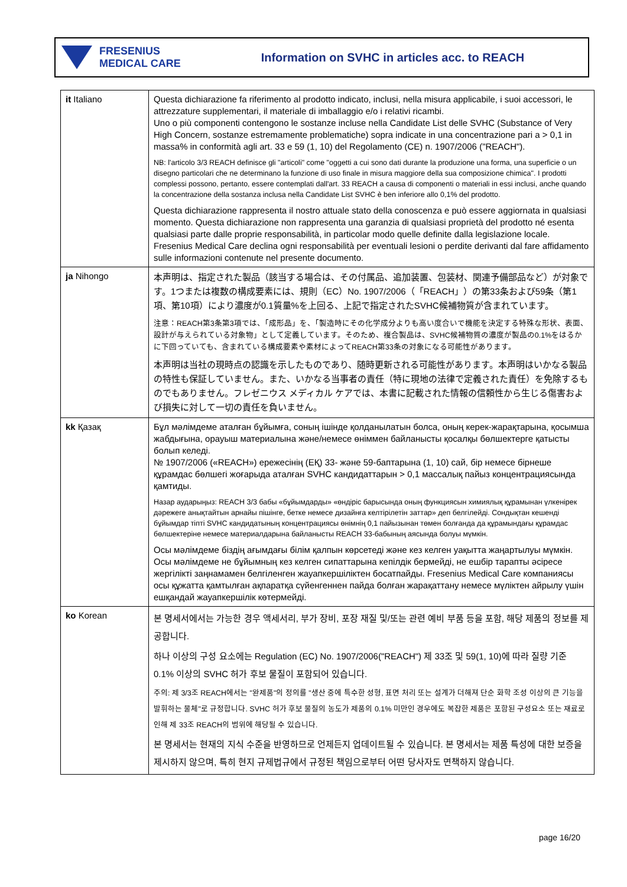FRESENIUS
MEDICAL CARE
Information on SVHC in articles acc. to REACH
| it Italiano | Questa dichiarazione fa riferimento al prodotto indicato, inclusi, nella misura applicabile, i suoi accessori, le attrezzature supplementari, il materiale di imballaggio e/o i relativi ricambi. Uno o più componenti contengono le sostanze incluse nella Candidate List delle SVHC (Substance of Very High Concern, sostanze estremamente problematiche) sopra indicate in una concentrazione pari a > 0,1 in massa% in conformità agli art. 33 e 59 (1, 10) del Regolamento (CE) n. 1907/2006 ("REACH"). NB: l'articolo 3/3 REACH definisce gli "articoli" come "oggetti a cui sono dati durante la produzione una forma, una superficie o un disegno particolari che ne determinano la funzione di uso finale in misura maggiore della sua composizione chimica". I prodotti complessi possono, pertanto, essere contemplati dall'art. 33 REACH a causa di componenti o materiali in essi inclusi, anche quando la concentrazione della sostanza inclusa nella Candidate List SVHC è ben inferiore allo 0,1% del prodotto. Questa dichiarazione rappresenta il nostro attuale stato della conoscenza e può essere aggiornata in qualsiasi momento. Questa dichiarazione non rappresenta una garanzia di qualsiasi proprietà del prodotto né esenta qualsiasi parte dalle proprie responsabilità, in particolar modo quelle definite dalla legislazione locale. Fresenius Medical Care declina ogni responsabilità per eventuali lesioni o perdite derivanti dal fare affidamento sulle informazioni contenute nel presente documento. |
| ja Nihongo | 本声明は、指定された製品（該当する場合は、その付属品、追加装置、包装材、関連予備部品など）が対象です。1つまたは複数の構成要素には、規則（EC）No. 1907/2006（「REACH」）の第33条および59条（第1項、第10項）により濃度が0.1質量%を上回る、上記で指定されたSVHC候補物質が含まれています。 注意：REACH第3条第3項では、「成形品」を、「製造時にその化学成分よりも高い度合いで機能を決定する特殊な形状、表面、設計が与えられている対象物」として定義しています。そのため、複合製品は、SVHC候補物質の濃度が製品の0.1%をはるかに下回っていても、含まれている構成要素や素材によってREACH第33条の対象になる可能性があります。 本声明は当社の現時点の認識を示したものであり、随時更新される可能性があります。本声明はいかなる製品の特性も保証していません。また、いかなる当事者の責任（特に現地の法律で定義された責任）を免除するものでもありません。フレゼニウス メディカル ケアでは、本書に記載された情報の信頼性から生じる傷害および損失に対して一切の責任を負いません。 |
| kk Қазақ | Бұл мәлімдеме аталған бұйымға, соның ішінде қолданылатын болса, оның керек-жарақтарына, қосымша жабдығына, орауыш материалына және/немесе өніммен байланысты қосалқы бөлшектерге қатысты болып келеді. № 1907/2006 («REACH») ережесінің (ЕҚ) 33- және 59-баптарына (1, 10) сай, бір немесе бірнеше құрамдас бөлшегі жоғарыда аталған SVHC кандидаттарын > 0,1 массалық пайыз концентрациясында қамтиды. Назар аударыңыз: REACH 3/3 бабы «бұйымдарды» «өндіріс барысында оның функциясын химиялық құрамынан үлкенірек дәрежеге анықтайтын арнайы пішінге, бетке немесе дизайнға келтірілетін заттар» деп белгілейді. Сондықтан кешенді бұйымдар тіпті SVHC кандидатының концентрациясы өнімнің 0,1 пайызынан төмен болғанда да құрамындағы құрамдас бөлшектеріне немесе материалдарына байланысты REACH 33-бабының аясында болуы мүмкін. Осы мәлімдеме біздің ағымдағы білім қалпын көрсетеді және кез келген уақытта жаңартылуы мүмкін. Осы мәлімдеме не бұйымның кез келген сипаттарына кепілдік бермейді, не ешбір тарапты әсіресе жергілікті заңнамамен белгіленген жауапкершіліктен босатпайды. Fresenius Medical Care компаниясы осы құжатта қамтылған ақпаратқа сүйенгеннен пайда болған жарақаттану немесе мүліктен айрылу үшін ешқандай жауапкершілік көтермейді. |
| ko Korean | 본 명세서에서는 가능한 경우 액세서리, 부가 장비, 포장 재질 및/또는 관련 예비 부품 등을 포함, 해당 제품의 정보를 제공합니다. 하나 이상의 구성 요소에는 Regulation (EC) No. 1907/2006("REACH") 제 33조 및 59(1, 10)에 따라 질량 기준 0.1% 이상의 SVHC 허가 후보 물질이 포함되어 있습니다. 주의: 제 3/3조 REACH에서는 "완제품"의 정의를 "생산 중에 특수한 성형, 표면 처리 또는 설계가 더해져 단순 화학 조성 이상의 큰 기능을 발휘하는 물체"로 규정합니다. SVHC 허가 후보 물질의 농도가 제품의 0.1% 미만인 경우에도 복잡한 제품은 포함된 구성요소 또는 재료로 인해 제 33조 REACH의 범위에 해당될 수 있습니다. 본 명세서는 현재의 지식 수준을 반영하므로 언제든지 업데이트될 수 있습니다. 본 명세서는 제품 특성에 대한 보증을 제시하지 않으며, 특히 현지 규제법규에서 규정된 책임으로부터 어떤 당사자도 면책하지 않습니다. |
page 16/20